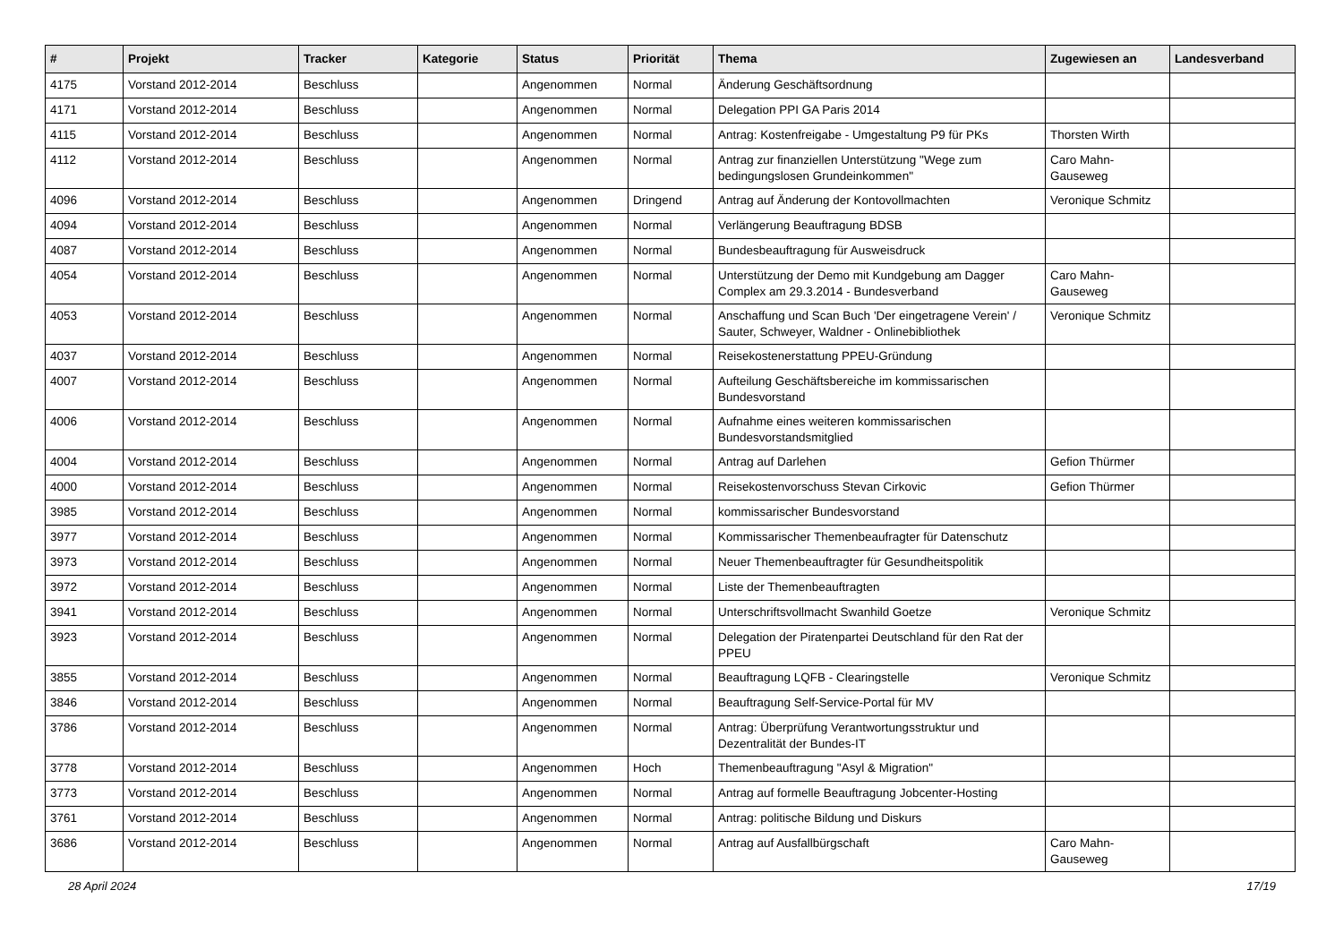| # | Projekt | Tracker | Kategorie | Status | Priorität | Thema | Zugewiesen an | Landesverband |
| --- | --- | --- | --- | --- | --- | --- | --- | --- |
| 4175 | Vorstand 2012-2014 | Beschluss | | Angenommen | Normal | Änderung Geschäftsordnung | | |
| 4171 | Vorstand 2012-2014 | Beschluss | | Angenommen | Normal | Delegation PPI GA Paris 2014 | | |
| 4115 | Vorstand 2012-2014 | Beschluss | | Angenommen | Normal | Antrag: Kostenfreigabe - Umgestaltung P9 für PKs | Thorsten Wirth | |
| 4112 | Vorstand 2012-2014 | Beschluss | | Angenommen | Normal | Antrag zur finanziellen Unterstützung "Wege zum bedingungslosen Grundeinkommen" | Caro Mahn-Gauseweg | |
| 4096 | Vorstand 2012-2014 | Beschluss | | Angenommen | Dringend | Antrag auf Änderung der Kontovollmachten | Veronique Schmitz | |
| 4094 | Vorstand 2012-2014 | Beschluss | | Angenommen | Normal | Verlängerung Beauftragung BDSB | | |
| 4087 | Vorstand 2012-2014 | Beschluss | | Angenommen | Normal | Bundesbeauftragung für Ausweisdruck | | |
| 4054 | Vorstand 2012-2014 | Beschluss | | Angenommen | Normal | Unterstützung der Demo mit Kundgebung am Dagger Complex am 29.3.2014 - Bundesverband | Caro Mahn-Gauseweg | |
| 4053 | Vorstand 2012-2014 | Beschluss | | Angenommen | Normal | Anschaffung und Scan Buch 'Der eingetragene Verein' / Sauter, Schweyer, Waldner - Onlinebibliothek | Veronique Schmitz | |
| 4037 | Vorstand 2012-2014 | Beschluss | | Angenommen | Normal | Reisekostenerstattung PPEU-Gründung | | |
| 4007 | Vorstand 2012-2014 | Beschluss | | Angenommen | Normal | Aufteilung Geschäftsbereiche im kommissarischen Bundesvorstand | | |
| 4006 | Vorstand 2012-2014 | Beschluss | | Angenommen | Normal | Aufnahme eines weiteren kommissarischen Bundesvorstandsmitglied | | |
| 4004 | Vorstand 2012-2014 | Beschluss | | Angenommen | Normal | Antrag auf Darlehen | Gefion Thürmer | |
| 4000 | Vorstand 2012-2014 | Beschluss | | Angenommen | Normal | Reisekostenvorschuss Stevan Cirkovic | Gefion Thürmer | |
| 3985 | Vorstand 2012-2014 | Beschluss | | Angenommen | Normal | kommissarischer Bundesvorstand | | |
| 3977 | Vorstand 2012-2014 | Beschluss | | Angenommen | Normal | Kommissarischer Themenbeaufragter für Datenschutz | | |
| 3973 | Vorstand 2012-2014 | Beschluss | | Angenommen | Normal | Neuer Themenbeauftragter für Gesundheitspolitik | | |
| 3972 | Vorstand 2012-2014 | Beschluss | | Angenommen | Normal | Liste der Themenbeauftragten | | |
| 3941 | Vorstand 2012-2014 | Beschluss | | Angenommen | Normal | Unterschriftsvollmacht Swanhild Goetze | Veronique Schmitz | |
| 3923 | Vorstand 2012-2014 | Beschluss | | Angenommen | Normal | Delegation der Piratenpartei Deutschland für den Rat der PPEU | | |
| 3855 | Vorstand 2012-2014 | Beschluss | | Angenommen | Normal | Beauftragung LQFB - Clearingstelle | Veronique Schmitz | |
| 3846 | Vorstand 2012-2014 | Beschluss | | Angenommen | Normal | Beauftragung Self-Service-Portal für MV | | |
| 3786 | Vorstand 2012-2014 | Beschluss | | Angenommen | Normal | Antrag: Überprüfung Verantwortungsstruktur und Dezentralität der Bundes-IT | | |
| 3778 | Vorstand 2012-2014 | Beschluss | | Angenommen | Hoch | Themenbeauftragung "Asyl & Migration" | | |
| 3773 | Vorstand 2012-2014 | Beschluss | | Angenommen | Normal | Antrag auf formelle Beauftragung Jobcenter-Hosting | | |
| 3761 | Vorstand 2012-2014 | Beschluss | | Angenommen | Normal | Antrag: politische Bildung und Diskurs | | |
| 3686 | Vorstand 2012-2014 | Beschluss | | Angenommen | Normal | Antrag auf Ausfallbürgschaft | Caro Mahn-Gauseweg | |
28 April 2024 17/19